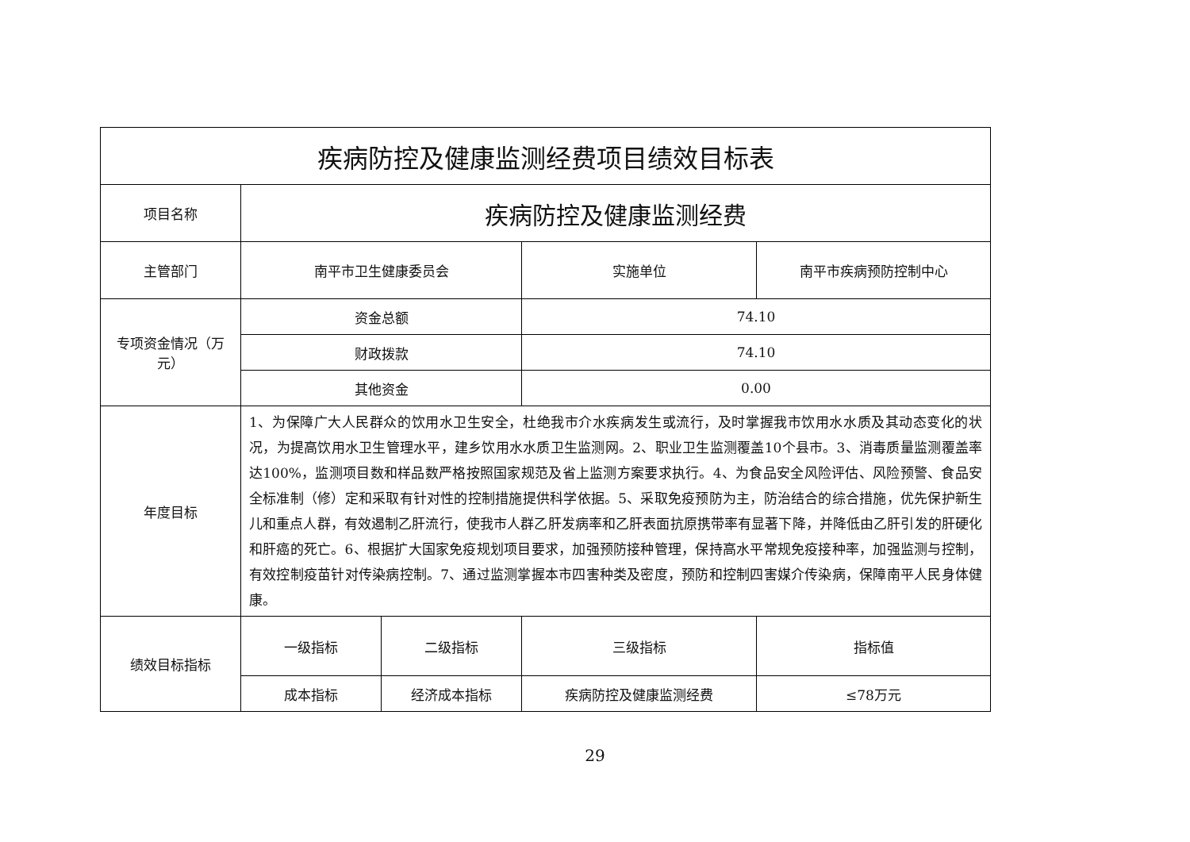| 疾病防控及健康监测经费项目绩效目标表 | | | | |
| --- | --- | --- | --- | --- |
| 项目名称 | 疾病防控及健康监测经费 | | | |
| 主管部门 | 南平市卫生健康委员会 | | 实施单位 | 南平市疾病预防控制中心 |
| 专项资金情况（万元） | 资金总额 | | 74.10 | |
| | 财政拨款 | | 74.10 | |
| | 其他资金 | | 0.00 | |
| 年度目标 | 1、为保障广大人民群众的饮用水卫生安全，杜绝我市介水疾病发生或流行，及时掌握我市饮用水水质及其动态变化的状况，为提高饮用水卫生管理水平，建乡饮用水水质卫生监测网。2、职业卫生监测覆盖10个县市。3、消毒质量监测覆盖率达100%，监测项目数和样品数严格按照国家规范及省上监测方案要求执行。4、为食品安全风险评估、风险预警、食品安全标准制（修）定和采取有针对性的控制措施提供科学依据。5、采取免疫预防为主，防治结合的综合措施，优先保护新生儿和重点人群，有效遏制乙肝流行，使我市人群乙肝发病率和乙肝表面抗原携带率有显著下降，并降低由乙肝引发的肝硬化和肝癌的死亡。6、根据扩大国家免疫规划项目要求，加强预防接种管理，保持高水平常规免疫接种率，加强监测与控制，有效控制疫苗针对传染病控制。7、通过监测掌握本市四害种类及密度，预防和控制四害媒介传染病，保障南平人民身体健康。 | | | |
| 绩效目标指标 | 一级指标 | 二级指标 | 三级指标 | 指标值 |
| | 成本指标 | 经济成本指标 | 疾病防控及健康监测经费 | ≤78万元 |
29